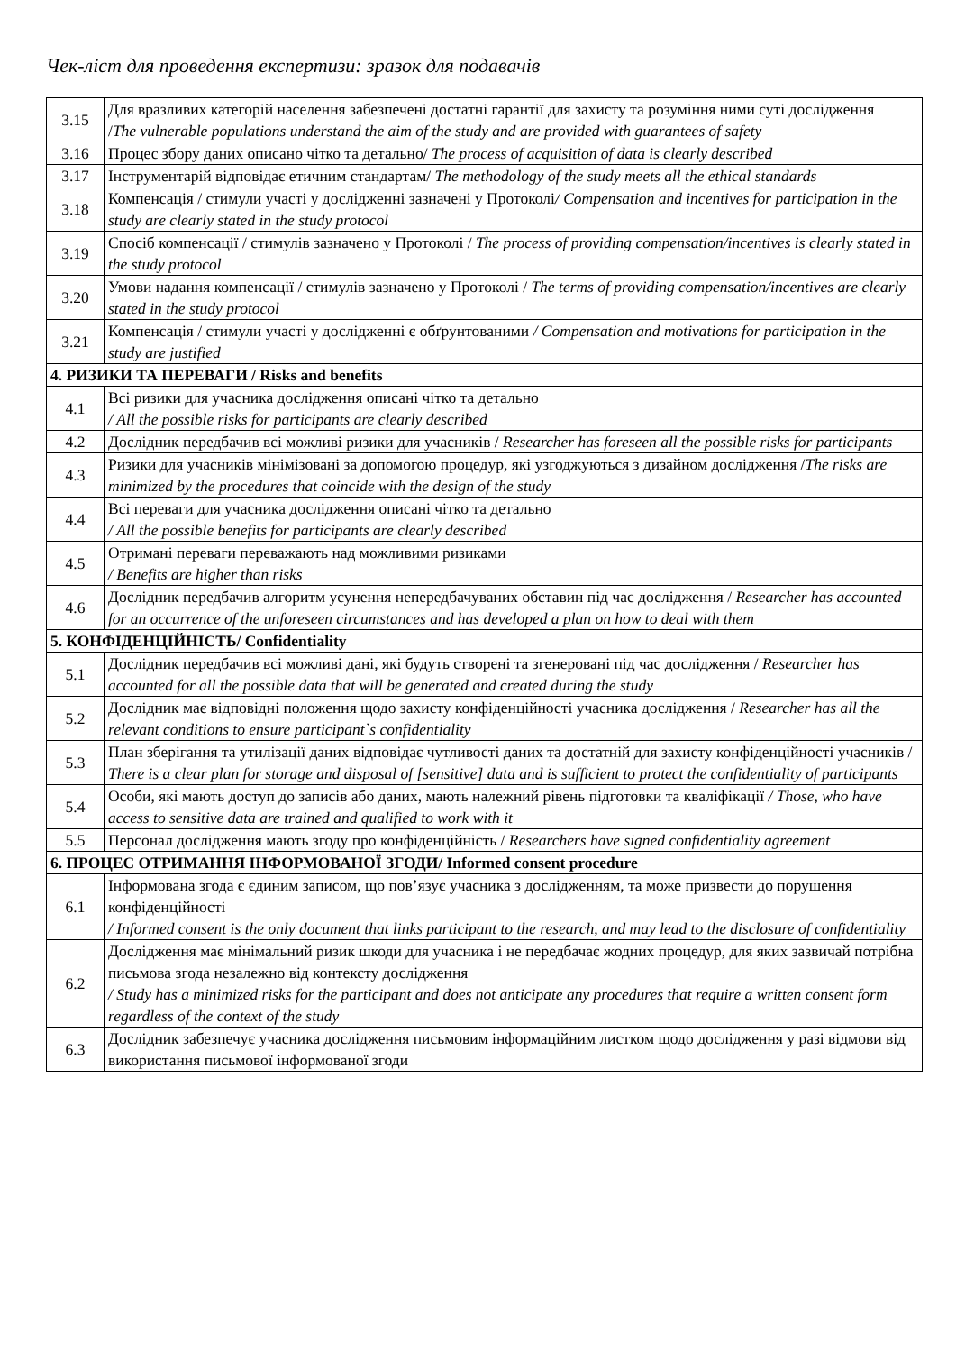Чек-ліст для проведення експертизи: зразок для подавачів
| 3.15 | Для вразливих категорій населення забезпечені достатні гарантії для захисту та розуміння ними суті дослідження / The vulnerable populations understand the aim of the study and are provided with guarantees of safety |
| 3.16 | Процес збору даних описано чітко та детально/ The process of acquisition of data is clearly described |
| 3.17 | Інструментарій відповідає етичним стандартам/ The methodology of the study meets all the ethical standards |
| 3.18 | Компенсація / стимули участі у дослідженні зазначені у Протоколі / Compensation and incentives for participation in the study are clearly stated in the study protocol |
| 3.19 | Спосіб компенсації / стимулів зазначено у Протоколі / The process of providing compensation/incentives is clearly stated in the study protocol |
| 3.20 | Умови надання компенсації / стимулів зазначено у Протоколі / The terms of providing compensation/incentives are clearly stated in the study protocol |
| 3.21 | Компенсація / стимули участі у дослідженні є обґрунтованими / Compensation and motivations for participation in the study are justified |
| 4. РИЗИКИ ТА ПЕРЕВАГИ / Risks and benefits | |
| 4.1 | Всі ризики для учасника дослідження описані чітко та детально / All the possible risks for participants are clearly described |
| 4.2 | Дослідник передбачив всі можливі ризики для учасників / Researcher has foreseen all the possible risks for participants |
| 4.3 | Ризики для учасників мінімізовані за допомогою процедур, які узгоджуються з дизайном дослідження / The risks are minimized by the procedures that coincide with the design of the study |
| 4.4 | Всі переваги для учасника дослідження описані чітко та детально / All the possible benefits for participants are clearly described |
| 4.5 | Отримані переваги переважають над можливими ризиками / Benefits are higher than risks |
| 4.6 | Дослідник передбачив алгоритм усунення непередбачуваних обставин під час дослідження / Researcher has accounted for an occurrence of the unforeseen circumstances and has developed a plan on how to deal with them |
| 5. КОНФІДЕНЦІЙНІСТЬ/ Confidentiality | |
| 5.1 | Дослідник передбачив всі можливі дані, які будуть створені та згенеровані під час дослідження / Researcher has accounted for all the possible data that will be generated and created during the study |
| 5.2 | Дослідник має відповідні положення щодо захисту конфіденційності учасника дослідження / Researcher has all the relevant conditions to ensure participant`s confidentiality |
| 5.3 | План зберігання та утилізації даних відповідає чутливості даних та достатній для захисту конфіденційності учасників / There is a clear plan for storage and disposal of [sensitive] data and is sufficient to protect the confidentiality of participants |
| 5.4 | Особи, які мають доступ до записів або даних, мають належний рівень підготовки та кваліфікації / Those, who have access to sensitive data are trained and qualified to work with it |
| 5.5 | Персонал дослідження мають згоду про конфіденційність / Researchers have signed confidentiality agreement |
| 6. ПРОЦЕС ОТРИМАННЯ ІНФОРМОВАНОЇ ЗГОДИ/ Informed consent procedure | |
| 6.1 | Інформована згода є єдиним записом, що пов’язує учасника з дослідженням, та може призвести до порушення конфіденційності / Informed consent is the only document that links participant to the research, and may lead to the disclosure of confidentiality |
| 6.2 | Дослідження має мінімальний ризик шкоди для учасника і не передбачає жодних процедур, для яких зазвичай потрібна письмова згода незалежно від контексту дослідження / Study has a minimized risks for the participant and does not anticipate any procedures that require a written consent form regardless of the context of the study |
| 6.3 | Дослідник забезпечує учасника дослідження письмовим інформаційним листком щодо дослідження у разі відмови від використання письмової інформованої згоди |